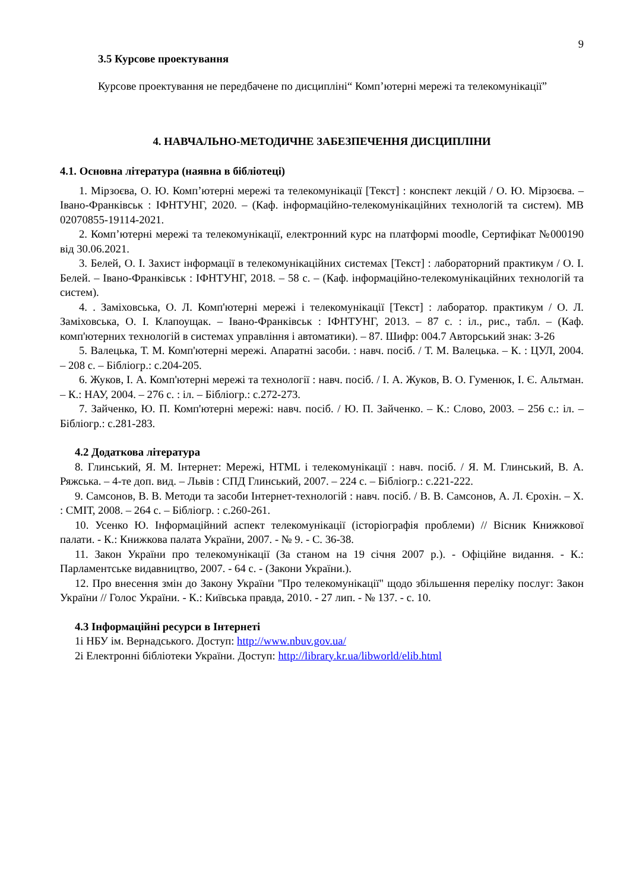9
3.5 Курсове проектування
Курсове проектування не передбачене по дисципліні“ Комп’ютерні мережі та телекомунікації”
4. НАВЧАЛЬНО-МЕТОДИЧНЕ ЗАБЕЗПЕЧЕННЯ ДИСЦИПЛІНИ
4.1. Основна література (наявна в бібліотеці)
1. Мірзоєва, О. Ю. Комп’ютерні мережі та телекомунікації [Текст] : конспект лекцій / О. Ю. Мірзоєва. – Івано-Франківськ : ІФНТУНГ, 2020. – (Каф. інформаційно-телекомунікаційних технологій та систем). МВ 02070855-19114-2021.
2. Комп’ютерні мережі та телекомунікації, електронний курс на платформі moodle, Сертифікат №000190 від 30.06.2021.
3. Белей, О. І. Захист інформації в телекомунікаційних системах [Текст] : лабораторний практикум / О. І. Белей. – Івано-Франківськ : ІФНТУНГ, 2018. – 58 с. – (Каф. інформаційно-телекомунікаційних технологій та систем).
4. . Заміховська, О. Л. Комп'ютерні мережі і телекомунікації [Текст] : лаборатор. практикум / О. Л. Заміховська, О. І. Клапоущак. – Івано-Франківськ : ІФНТУНГ, 2013. – 87 с. : іл., рис., табл. – (Каф. комп'ютерних технологій в системах управління і автоматики). – 87. Шифр: 004.7 Авторський знак: З-26
5. Валецька, Т. М. Комп'ютерні мережі. Апаратні засоби. : навч. посіб. / Т. М. Валецька. – К. : ЦУЛ, 2004. – 208 с. – Бібліогр.: с.204-205.
6. Жуков, І. А. Комп'ютерні мережі та технології : навч. посіб. / І. А. Жуков, В. О. Гуменюк, І. Є. Альтман. – К.: НАУ, 2004. – 276 с. : іл. – Бібліогр.: с.272-273.
7. Зайченко, Ю. П. Комп'ютерні мережі: навч. посіб. / Ю. П. Зайченко. – К.: Слово, 2003. – 256 с.: іл. – Бібліогр.: с.281-283.
4.2 Додаткова література
8. Глинський, Я. М. Інтернет: Мережі, HTML і телекомунікації : навч. посіб. / Я. М. Глинський, В. А. Ряжська. – 4-те доп. вид. – Львів : СПД Глинський, 2007. – 224 с. – Бібліогр.: с.221-222.
9. Самсонов, В. В. Методи та засоби Інтернет-технологій : навч. посіб. / В. В. Самсонов, А. Л. Єрохін. – Х. : СМІТ, 2008. – 264 с. – Бібліогр. : с.260-261.
10. Усенко Ю. Інформаційний аспект телекомунікації (історіографія проблеми) // Вісник Книжкової палати. - К.: Книжкова палата України, 2007. - № 9. - С. 36-38.
11. Закон України про телекомунікації (За станом на 19 січня 2007 р.). - Офіційне видання. - К.: Парламентське видавництво, 2007. - 64 с. - (Закони України.).
12. Про внесення змін до Закону України "Про телекомунікації" щодо збільшення переліку послуг: Закон України // Голос України. - К.: Київська правда, 2010. - 27 лип. - № 137. - с. 10.
4.3 Інформаційні ресурси в Інтернеті
1і НБУ ім. Вернадського. Доступ: http://www.nbuv.gov.ua/
2і Електронні бібліотеки України. Доступ: http://library.kr.ua/libworld/elib.html